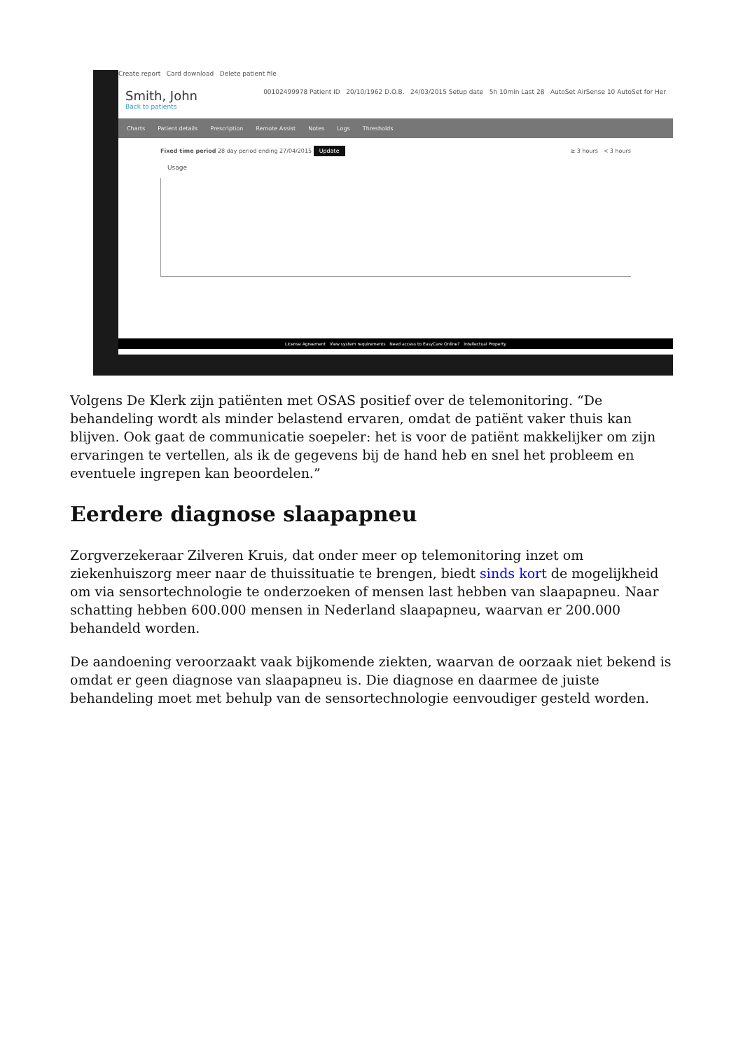Create report Card download Delete patient file
Smith, John
Back to patients
00102499978 Patient ID 20/10/1962 D.O.B. 24/03/2015 Setup date 5h 10min Last 28 AutoSet AirSense 10 AutoSet for Her
Charts Patient details Prescription Remote Assist Notes Logs Thresholds
Fixed time period 28 day period ending 27/04/2015 Update ≥ 3 hours < 3 hours
Usage
License Agreement View system requirements Need access to EasyCare Online? Intellectual Property
Volgens De Klerk zijn patiënten met OSAS positief over de telemonitoring. “De behandeling wordt als minder belastend ervaren, omdat de patiënt vaker thuis kan blijven. Ook gaat de communicatie soepeler: het is voor de patiënt makkelijker om zijn ervaringen te vertellen, als ik de gegevens bij de hand heb en snel het probleem en eventuele ingrepen kan beoordelen.”
Eerdere diagnose slaapapneu
Zorgverzekeraar Zilveren Kruis, dat onder meer op telemonitoring inzet om ziekenhuiszorg meer naar de thuissituatie te brengen, biedt sinds kort de mogelijkheid om via sensortechnologie te onderzoeken of mensen last hebben van slaapapneu. Naar schatting hebben 600.000 mensen in Nederland slaapapneu, waarvan er 200.000 behandeld worden.
De aandoening veroorzaakt vaak bijkomende ziekten, waarvan de oorzaak niet bekend is omdat er geen diagnose van slaapapneu is. Die diagnose en daarmee de juiste behandeling moet met behulp van de sensortechnologie eenvoudiger gesteld worden.